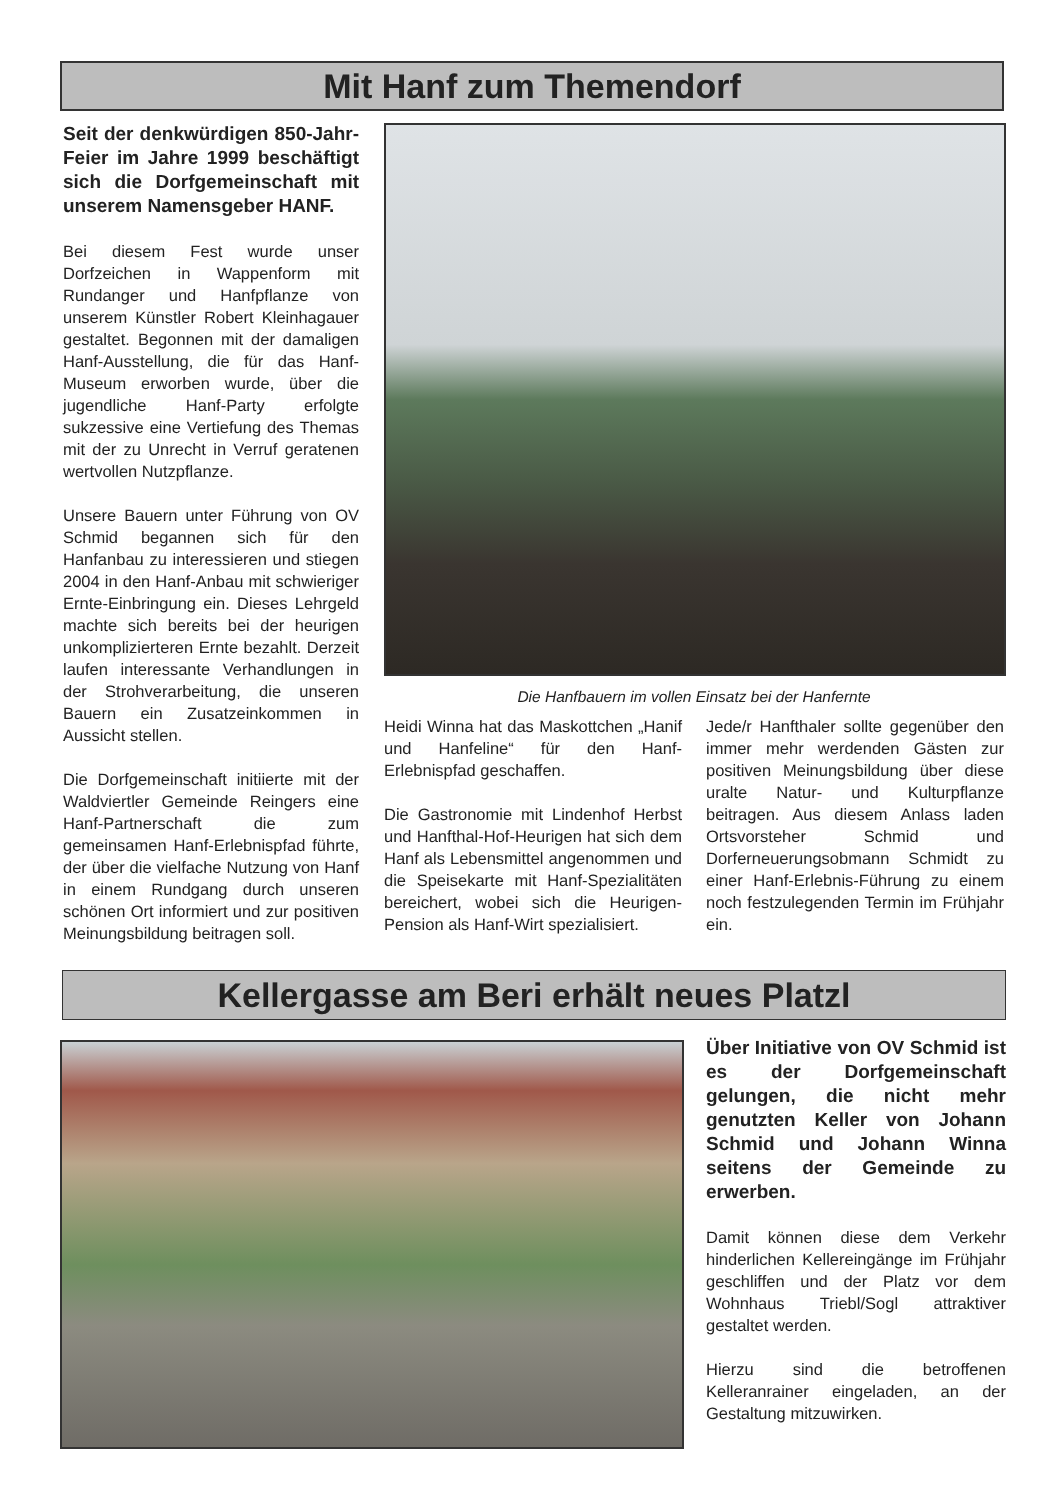Mit Hanf zum Themendorf
Seit der denkwürdigen 850-Jahr-Feier im Jahre 1999 beschäftigt sich die Dorfgemeinschaft mit unserem Namensgeber HANF.
Bei diesem Fest wurde unser Dorfzeichen in Wappenform mit Rundanger und Hanfpflanze von unserem Künstler Robert Kleinhagauer gestaltet. Begonnen mit der damaligen Hanf-Ausstellung, die für das Hanf-Museum erworben wurde, über die jugendliche Hanf-Party erfolgte sukzessive eine Vertiefung des Themas mit der zu Unrecht in Verruf geratenen wertvollen Nutzpflanze.
Unsere Bauern unter Führung von OV Schmid begannen sich für den Hanfanbau zu interessieren und stiegen 2004 in den Hanf-Anbau mit schwieriger Ernte-Einbringung ein. Dieses Lehrgeld machte sich bereits bei der heurigen unkomplizierteren Ernte bezahlt. Derzeit laufen interessante Verhandlungen in der Strohverarbeitung, die unseren Bauern ein Zusatzeinkommen in Aussicht stellen.
Die Dorfgemeinschaft initiierte mit der Waldviertler Gemeinde Reingers eine Hanf-Partnerschaft die zum gemeinsamen Hanf-Erlebnispfad führte, der über die vielfache Nutzung von Hanf in einem Rundgang durch unseren schönen Ort informiert und zur positiven Meinungsbildung beitragen soll.
Die Hanfbauern im vollen Einsatz bei der Hanfernte
Heidi Winna hat das Maskottchen „Hanif und Hanfeline“ für den Hanf-Erlebnispfad geschaffen.
Die Gastronomie mit Lindenhof Herbst und Hanfthal-Hof-Heurigen hat sich dem Hanf als Lebensmittel angenommen und die Speisekarte mit Hanf-Spezialitäten bereichert, wobei sich die Heurigen-Pension als Hanf-Wirt spezialisiert.
Jede/r Hanfthaler sollte gegenüber den immer mehr werdenden Gästen zur positiven Meinungsbildung über diese uralte Natur- und Kulturpflanze beitragen. Aus diesem Anlass laden Ortsvorsteher Schmid und Dorferneuerungsobmann Schmidt zu einer Hanf-Erlebnis-Führung zu einem noch festzulegenden Termin im Frühjahr ein.
Kellergasse am Beri erhält neues Platzl
Über Initiative von OV Schmid ist es der Dorfgemeinschaft gelungen, die nicht mehr genutzten Keller von Johann Schmid und Johann Winna seitens der Gemeinde zu erwerben.
Damit können diese dem Verkehr hinderlichen Kellereingänge im Frühjahr geschliffen und der Platz vor dem Wohnhaus Triebl/Sogl attraktiver gestaltet werden.
Hierzu sind die betroffenen Kelleranrainer eingeladen, an der Gestaltung mitzuwirken.